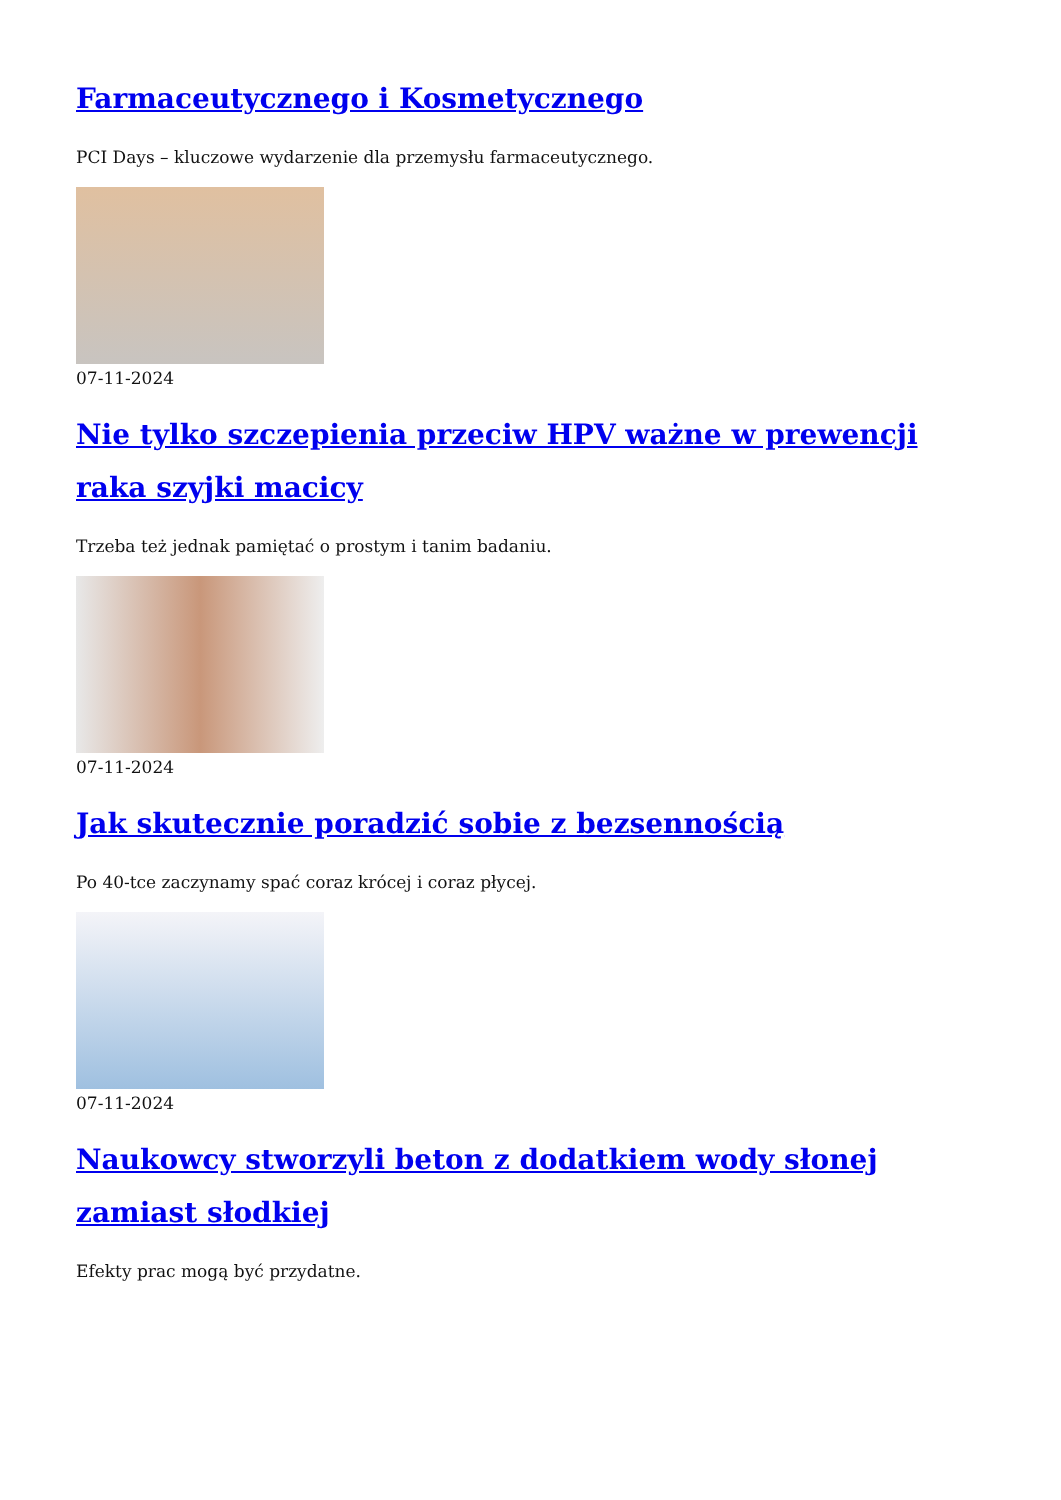Farmaceutycznego i Kosmetycznego
PCI Days – kluczowe wydarzenie dla przemysłu farmaceutycznego.
07-11-2024
Nie tylko szczepienia przeciw HPV ważne w prewencji raka szyjki macicy
Trzeba też jednak pamiętać o prostym i tanim badaniu.
07-11-2024
Jak skutecznie poradzić sobie z bezsennością
Po 40-tce zaczynamy spać coraz krócej i coraz płycej.
07-11-2024
Naukowcy stworzyli beton z dodatkiem wody słonej zamiast słodkiej
Efekty prac mogą być przydatne.